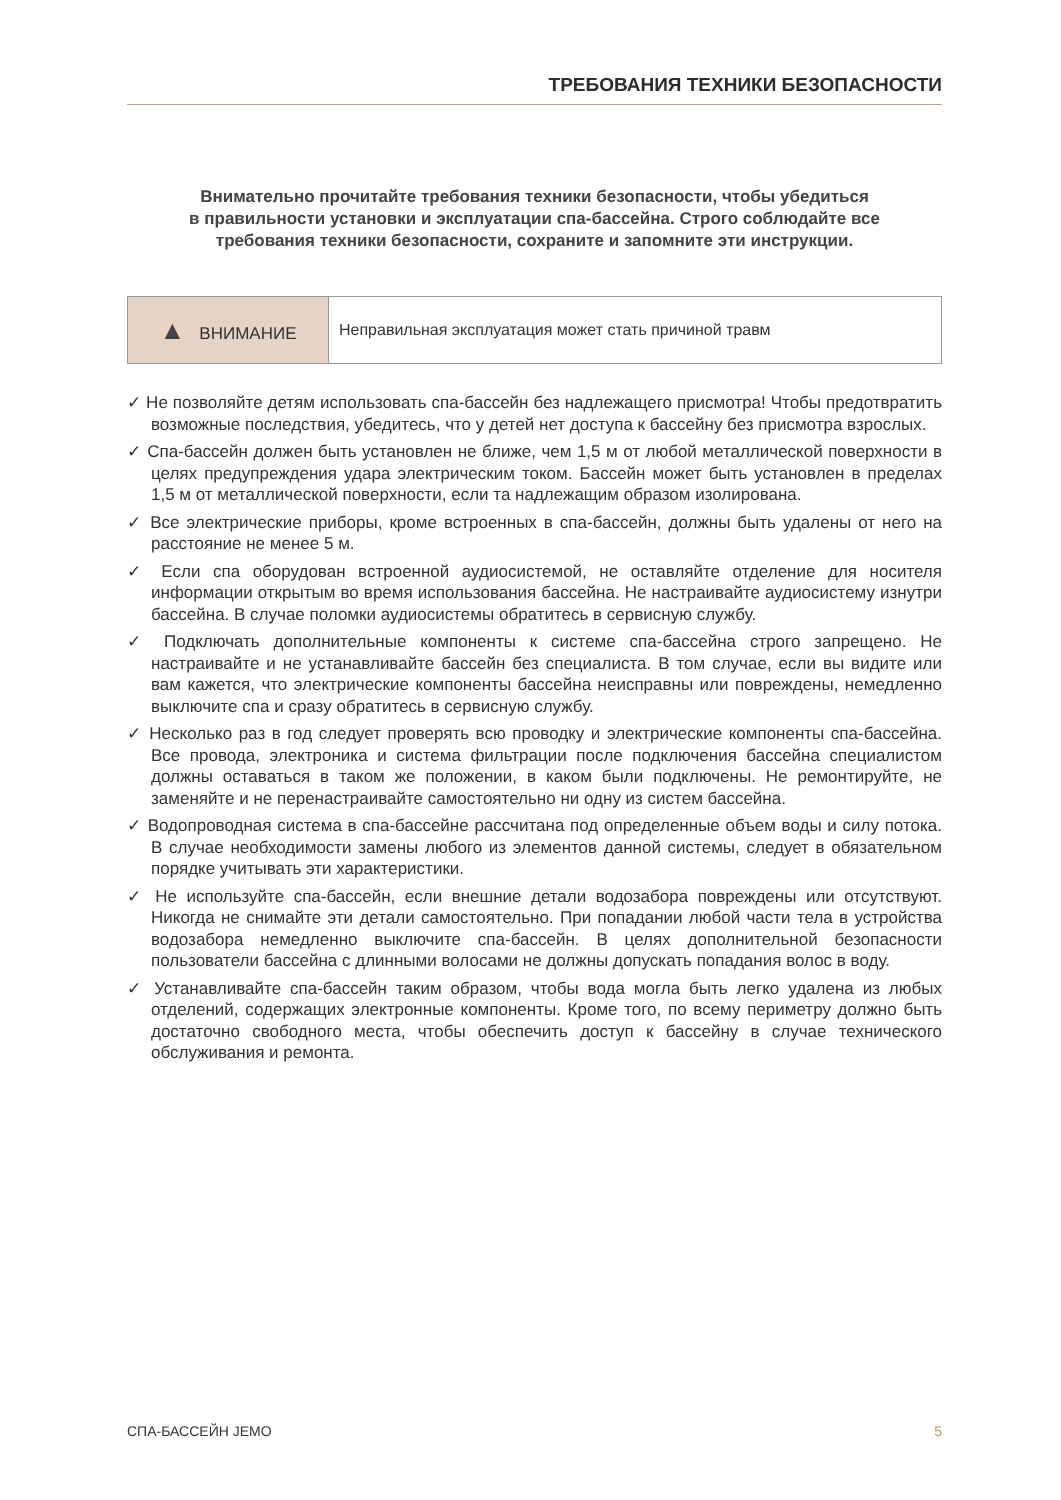ТРЕБОВАНИЯ ТЕХНИКИ БЕЗОПАСНОСТИ
Внимательно прочитайте требования техники безопасности, чтобы убедиться
в правильности установки и эксплуатации спа-бассейна. Строго соблюдайте все
требования техники безопасности, сохраните и запомните эти инструкции.
| ▲ ВНИМАНИЕ | Неправильная эксплуатация может стать причиной травм |
✓ Не позволяйте детям использовать спа-бассейн без надлежащего присмотра! Чтобы предотвратить возможные последствия, убедитесь, что у детей нет доступа к бассейну без присмотра взрослых.
✓ Спа-бассейн должен быть установлен не ближе, чем 1,5 м от любой металлической поверхности в целях предупреждения удара электрическим током. Бассейн может быть установлен в пределах 1,5 м от металлической поверхности, если та надлежащим образом изолирована.
✓ Все электрические приборы, кроме встроенных в спа-бассейн, должны быть удалены от него на расстояние не менее 5 м.
✓ Если спа оборудован встроенной аудиосистемой, не оставляйте отделение для носителя информации открытым во время использования бассейна. Не настраивайте аудиосистему изнутри бассейна. В случае поломки аудиосистемы обратитесь в сервисную службу.
✓ Подключать дополнительные компоненты к системе спа-бассейна строго запрещено. Не настраивайте и не устанавливайте бассейн без специалиста. В том случае, если вы видите или вам кажется, что электрические компоненты бассейна неисправны или повреждены, немедленно выключите спа и сразу обратитесь в сервисную службу.
✓ Несколько раз в год следует проверять всю проводку и электрические компоненты спа-бассейна. Все провода, электроника и система фильтрации после подключения бассейна специалистом должны оставаться в таком же положении, в каком были подключены. Не ремонтируйте, не заменяйте и не перенастраивайте самостоятельно ни одну из систем бассейна.
✓ Водопроводная система в спа-бассейне рассчитана под определенные объем воды и силу потока. В случае необходимости замены любого из элементов данной системы, следует в обязательном порядке учитывать эти характеристики.
✓ Не используйте спа-бассейн, если внешние детали водозабора повреждены или отсутствуют. Никогда не снимайте эти детали самостоятельно. При попадании любой части тела в устройства водозабора немедленно выключите спа-бассейн. В целях дополнительной безопасности пользователи бассейна с длинными волосами не должны допускать попадания волос в воду.
✓ Устанавливайте спа-бассейн таким образом, чтобы вода могла быть легко удалена из любых отделений, содержащих электронные компоненты. Кроме того, по всему периметру должно быть достаточно свободного места, чтобы обеспечить доступ к бассейну в случае технического обслуживания и ремонта.
СПА-БАССЕЙН JEMO 5